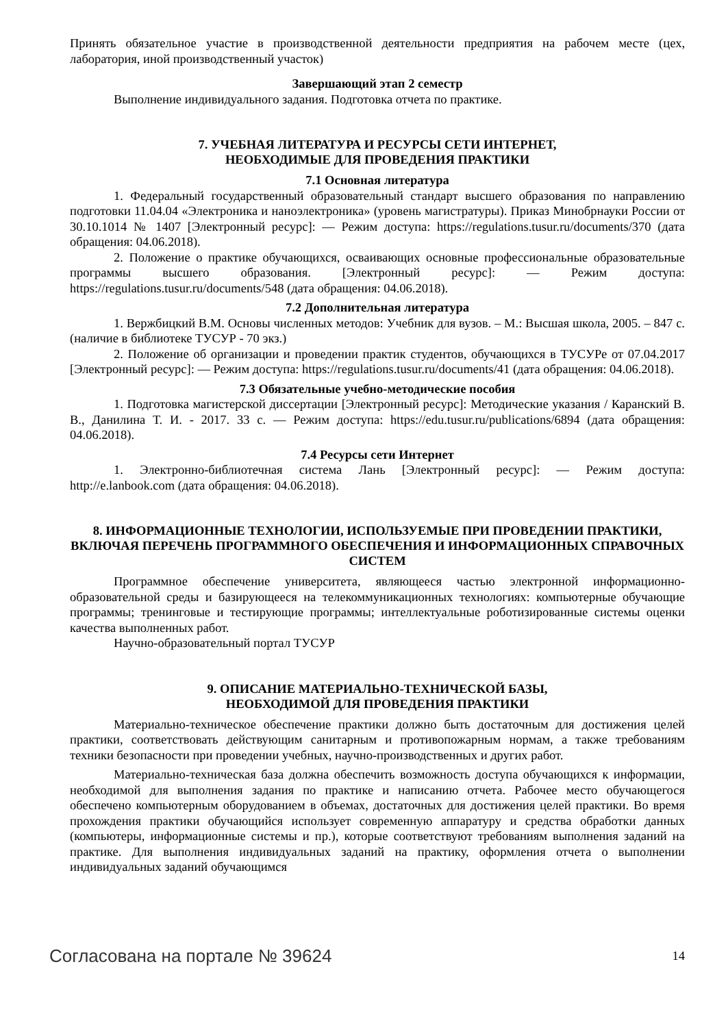Принять обязательное участие в производственной деятельности предприятия на рабочем месте (цех, лаборатория, иной производственный участок)
Завершающий этап 2 семестр
Выполнение индивидуального задания. Подготовка отчета по практике.
7. УЧЕБНАЯ ЛИТЕРАТУРА И РЕСУРСЫ СЕТИ ИНТЕРНЕТ,
НЕОБХОДИМЫЕ ДЛЯ ПРОВЕДЕНИЯ ПРАКТИКИ
7.1 Основная литература
1. Федеральный государственный образовательный стандарт высшего образования по направлению подготовки 11.04.04 «Электроника и наноэлектроника» (уровень магистратуры). Приказ Минобрнауки России от 30.10.1014 № 1407 [Электронный ресурс]: — Режим доступа: https://regulations.tusur.ru/documents/370 (дата обращения: 04.06.2018).
2. Положение о практике обучающихся, осваивающих основные профессиональные образовательные программы высшего образования. [Электронный ресурс]: — Режим доступа: https://regulations.tusur.ru/documents/548 (дата обращения: 04.06.2018).
7.2 Дополнительная литература
1. Вержбицкий В.М. Основы численных методов: Учебник для вузов. – М.: Высшая школа, 2005. – 847 с. (наличие в библиотеке ТУСУР - 70 экз.)
2. Положение об организации и проведении практик студентов, обучающихся в ТУСУРе от 07.04.2017 [Электронный ресурс]: — Режим доступа: https://regulations.tusur.ru/documents/41 (дата обращения: 04.06.2018).
7.3 Обязательные учебно-методические пособия
1. Подготовка магистерской диссертации [Электронный ресурс]: Методические указания / Каранский В. В., Данилина Т. И. - 2017. 33 с. — Режим доступа: https://edu.tusur.ru/publications/6894 (дата обращения: 04.06.2018).
7.4 Ресурсы сети Интернет
1. Электронно-библиотечная система Лань [Электронный ресурс]: — Режим доступа: http://e.lanbook.com (дата обращения: 04.06.2018).
8. ИНФОРМАЦИОННЫЕ ТЕХНОЛОГИИ, ИСПОЛЬЗУЕМЫЕ ПРИ ПРОВЕДЕНИИ ПРАКТИКИ, ВКЛЮЧАЯ ПЕРЕЧЕНЬ ПРОГРАММНОГО ОБЕСПЕЧЕНИЯ И ИНФОРМАЦИОННЫХ СПРАВОЧНЫХ СИСТЕМ
Программное обеспечение университета, являющееся частью электронной информационно-образовательной среды и базирующееся на телекоммуникационных технологиях: компьютерные обучающие программы; тренинговые и тестирующие программы; интеллектуальные роботизированные системы оценки качества выполненных работ.
Научно-образовательный портал ТУСУР
9. ОПИСАНИЕ МАТЕРИАЛЬНО-ТЕХНИЧЕСКОЙ БАЗЫ,
НЕОБХОДИМОЙ ДЛЯ ПРОВЕДЕНИЯ ПРАКТИКИ
Материально-техническое обеспечение практики должно быть достаточным для достижения целей практики, соответствовать действующим санитарным и противопожарным нормам, а также требованиям техники безопасности при проведении учебных, научно-производственных и других работ.
Материально-техническая база должна обеспечить возможность доступа обучающихся к информации, необходимой для выполнения задания по практике и написанию отчета. Рабочее место обучающегося обеспечено компьютерным оборудованием в объемах, достаточных для достижения целей практики. Во время прохождения практики обучающийся использует современную аппаратуру и средства обработки данных (компьютеры, информационные системы и пр.), которые соответствуют требованиям выполнения заданий на практике. Для выполнения индивидуальных заданий на практику, оформления отчета о выполнении индивидуальных заданий обучающимся
Согласована на портале № 39624 14